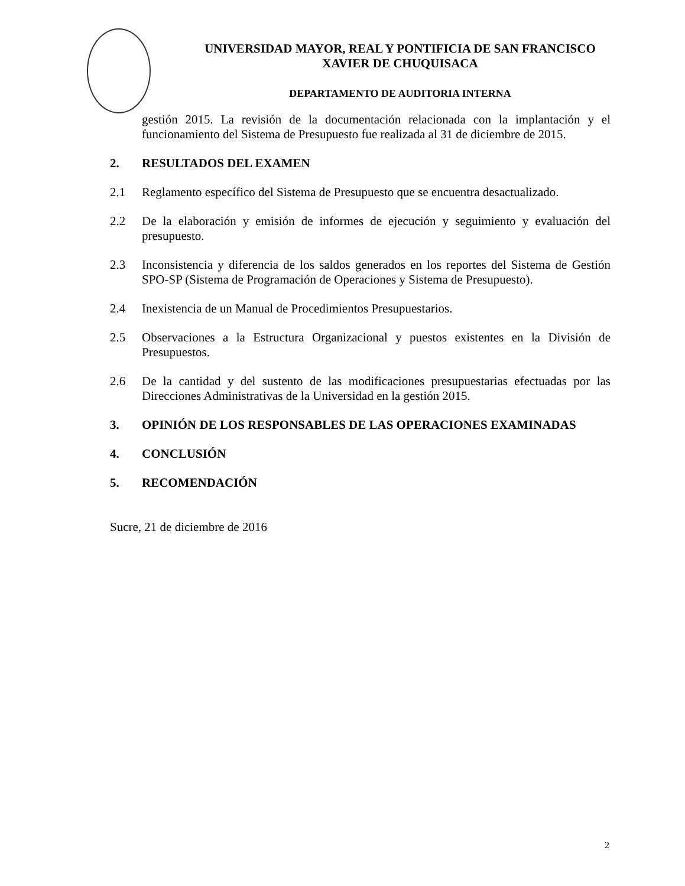UNIVERSIDAD MAYOR, REAL Y PONTIFICIA DE SAN FRANCISCO
XAVIER DE CHUQUISACA
DEPARTAMENTO DE AUDITORIA INTERNA
gestión 2015. La revisión de la documentación relacionada con la implantación y el funcionamiento del Sistema de Presupuesto fue realizada al 31 de diciembre de 2015.
2. RESULTADOS DEL EXAMEN
2.1 Reglamento específico del Sistema de Presupuesto que se encuentra desactualizado.
2.2 De la elaboración y emisión de informes de ejecución y seguimiento y evaluación del presupuesto.
2.3 Inconsistencia y diferencia de los saldos generados en los reportes del Sistema de Gestión SPO-SP (Sistema de Programación de Operaciones y Sistema de Presupuesto).
2.4 Inexistencia de un Manual de Procedimientos Presupuestarios.
2.5 Observaciones a la Estructura Organizacional y puestos existentes en la División de Presupuestos.
2.6 De la cantidad y del sustento de las modificaciones presupuestarias efectuadas por las Direcciones Administrativas de la Universidad en la gestión 2015.
3. OPINIÓN DE LOS RESPONSABLES DE LAS OPERACIONES EXAMINADAS
4. CONCLUSIÓN
5. RECOMENDACIÓN
Sucre, 21 de diciembre de 2016
2